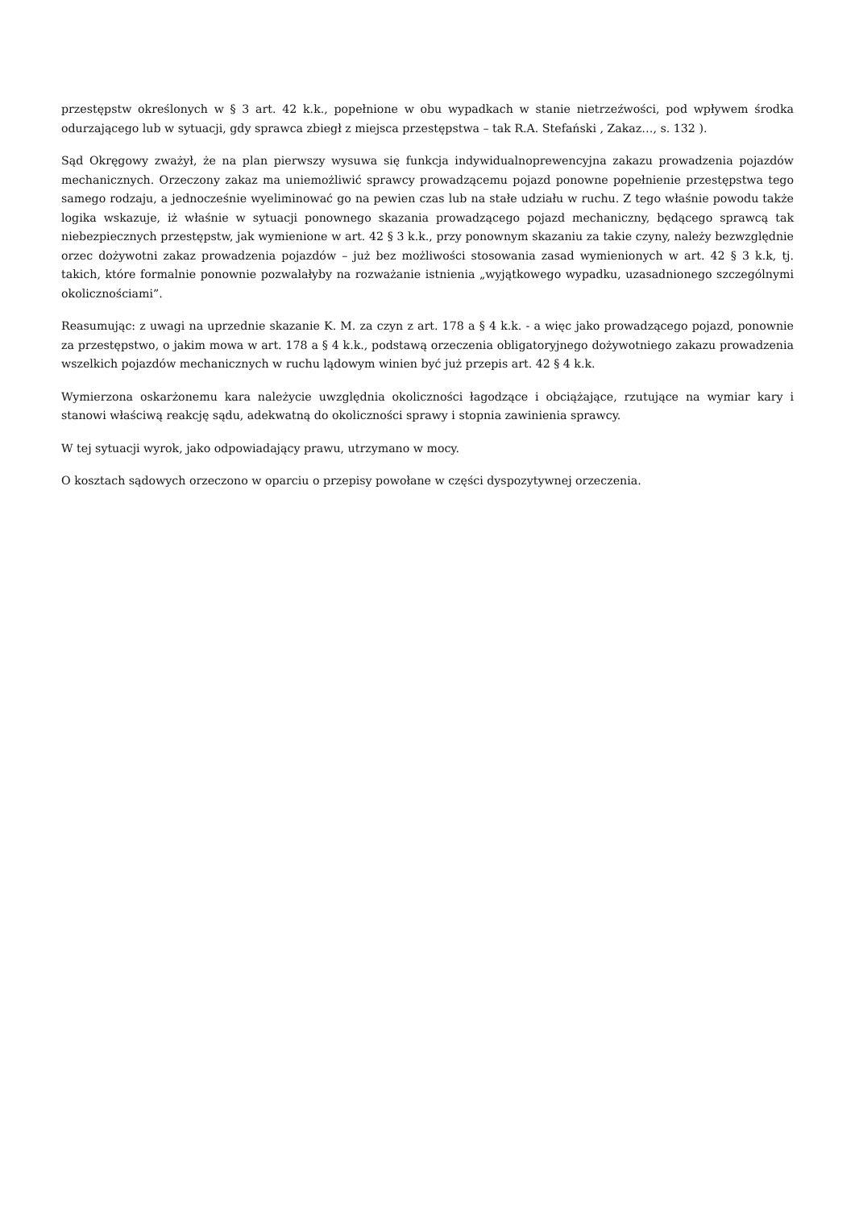przestępstw określonych w § 3 art. 42 k.k., popełnione w obu wypadkach w stanie nietrzeźwości, pod wpływem środka odurzającego lub w sytuacji, gdy sprawca zbiegł z miejsca przestępstwa – tak R.A. Stefański , Zakaz…, s. 132 ).
Sąd Okręgowy zważył, że na plan pierwszy wysuwa się funkcja indywidualnoprewencyjna zakazu prowadzenia pojazdów mechanicznych. Orzeczony zakaz ma uniemożliwić sprawcy prowadzącemu pojazd ponowne popełnienie przestępstwa tego samego rodzaju, a jednocześnie wyeliminować go na pewien czas lub na stałe udziału w ruchu. Z tego właśnie powodu także logika wskazuje, iż właśnie w sytuacji ponownego skazania prowadzącego pojazd mechaniczny, będącego sprawcą tak niebezpiecznych przestępstw, jak wymienione w art. 42 § 3 k.k., przy ponownym skazaniu za takie czyny, należy bezwzględnie orzec dożywotni zakaz prowadzenia pojazdów – już bez możliwości stosowania zasad wymienionych w art. 42 § 3 k.k, tj. takich, które formalnie ponownie pozwalałyby na rozważanie istnienia „wyjątkowego wypadku, uzasadnionego szczególnymi okolicznościami”.
Reasumując: z uwagi na uprzednie skazanie K. M. za czyn z art. 178 a § 4 k.k. - a więc jako prowadzącego pojazd, ponownie za przestępstwo, o jakim mowa w art. 178 a § 4 k.k., podstawą orzeczenia obligatoryjnego dożywotniego zakazu prowadzenia wszelkich pojazdów mechanicznych w ruchu lądowym winien być już przepis art. 42 § 4 k.k.
Wymierzona oskarżonemu kara należycie uwzględnia okoliczności łagodzące i obciążające, rzutujące na wymiar kary i stanowi właściwą reakcję sądu, adekwatną do okoliczności sprawy i stopnia zawinienia sprawcy.
W tej sytuacji wyrok, jako odpowiadający prawu, utrzymano w mocy.
O kosztach sądowych orzeczono w oparciu o przepisy powołane w części dyspozytywnej orzeczenia.